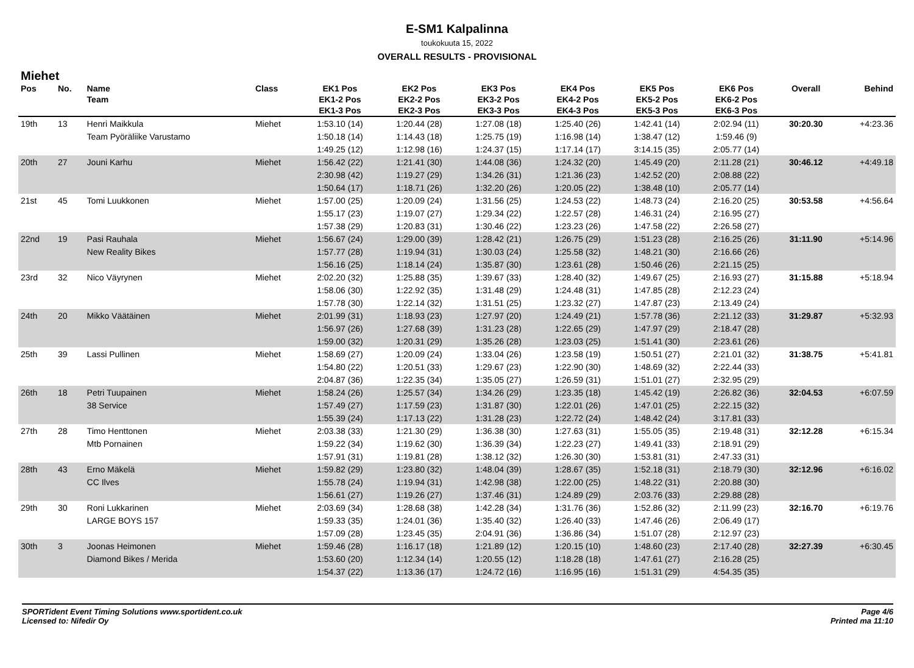E-SM1 Kalpalinna
toukokuuta 15, 2022
OVERALL RESULTS - PROVISIONAL
Miehet
| Pos | No. | Name | Class | EK1 Pos | EK2 Pos | EK3 Pos | EK4 Pos | EK5 Pos | EK6 Pos | Overall | Behind |
| --- | --- | --- | --- | --- | --- | --- | --- | --- | --- | --- | --- |
| | | Team | | EK1-2 Pos | EK2-2 Pos | EK3-2 Pos | EK4-2 Pos | EK5-2 Pos | EK6-2 Pos | | |
| | | | | EK1-3 Pos | EK2-3 Pos | EK3-3 Pos | EK4-3 Pos | EK5-3 Pos | EK6-3 Pos | | |
| 19th | 13 | Henri Maikkula | Miehet | 1:53.10 (14) | 1:20.44 (28) | 1:27.08 (18) | 1:25.40 (26) | 1:42.41 (14) | 2:02.94 (11) | 30:20.30 | +4:23.36 |
| | | Team Pyöräliike Varustamo | | 1:50.18 (14) | 1:14.43 (18) | 1:25.75 (19) | 1:16.98 (14) | 1:38.47 (12) | 1:59.46 (9) | | |
| | | | | 1:49.25 (12) | 1:12.98 (16) | 1:24.37 (15) | 1:17.14 (17) | 3:14.15 (35) | 2:05.77 (14) | | |
| 20th | 27 | Jouni Karhu | Miehet | 1:56.42 (22) | 1:21.41 (30) | 1:44.08 (36) | 1:24.32 (20) | 1:45.49 (20) | 2:11.28 (21) | 30:46.12 | +4:49.18 |
| | | | | 2:30.98 (42) | 1:19.27 (29) | 1:34.26 (31) | 1:21.36 (23) | 1:42.52 (20) | 2:08.88 (22) | | |
| | | | | 1:50.64 (17) | 1:18.71 (26) | 1:32.20 (26) | 1:20.05 (22) | 1:38.48 (10) | 2:05.77 (14) | | |
| 21st | 45 | Tomi Luukkonen | Miehet | 1:57.00 (25) | 1:20.09 (24) | 1:31.56 (25) | 1:24.53 (22) | 1:48.73 (24) | 2:16.20 (25) | 30:53.58 | +4:56.64 |
| | | | | 1:55.17 (23) | 1:19.07 (27) | 1:29.34 (22) | 1:22.57 (28) | 1:46.31 (24) | 2:16.95 (27) | | |
| | | | | 1:57.38 (29) | 1:20.83 (31) | 1:30.46 (22) | 1:23.23 (26) | 1:47.58 (22) | 2:26.58 (27) | | |
| 22nd | 19 | Pasi Rauhala | Miehet | 1:56.67 (24) | 1:29.00 (39) | 1:28.42 (21) | 1:26.75 (29) | 1:51.23 (28) | 2:16.25 (26) | 31:11.90 | +5:14.96 |
| | | New Reality Bikes | | 1:57.77 (28) | 1:19.94 (31) | 1:30.03 (24) | 1:25.58 (32) | 1:48.21 (30) | 2:16.66 (26) | | |
| | | | | 1:56.16 (25) | 1:18.14 (24) | 1:35.87 (30) | 1:23.61 (28) | 1:50.46 (26) | 2:21.15 (25) | | |
| 23rd | 32 | Nico Väyrynen | Miehet | 2:02.20 (32) | 1:25.88 (35) | 1:39.67 (33) | 1:28.40 (32) | 1:49.67 (25) | 2:16.93 (27) | 31:15.88 | +5:18.94 |
| | | | | 1:58.06 (30) | 1:22.92 (35) | 1:31.48 (29) | 1:24.48 (31) | 1:47.85 (28) | 2:12.23 (24) | | |
| | | | | 1:57.78 (30) | 1:22.14 (32) | 1:31.51 (25) | 1:23.32 (27) | 1:47.87 (23) | 2:13.49 (24) | | |
| 24th | 20 | Mikko Väätäinen | Miehet | 2:01.99 (31) | 1:18.93 (23) | 1:27.97 (20) | 1:24.49 (21) | 1:57.78 (36) | 2:21.12 (33) | 31:29.87 | +5:32.93 |
| | | | | 1:56.97 (26) | 1:27.68 (39) | 1:31.23 (28) | 1:22.65 (29) | 1:47.97 (29) | 2:18.47 (28) | | |
| | | | | 1:59.00 (32) | 1:20.31 (29) | 1:35.26 (28) | 1:23.03 (25) | 1:51.41 (30) | 2:23.61 (26) | | |
| 25th | 39 | Lassi Pullinen | Miehet | 1:58.69 (27) | 1:20.09 (24) | 1:33.04 (26) | 1:23.58 (19) | 1:50.51 (27) | 2:21.01 (32) | 31:38.75 | +5:41.81 |
| | | | | 1:54.80 (22) | 1:20.51 (33) | 1:29.67 (23) | 1:22.90 (30) | 1:48.69 (32) | 2:22.44 (33) | | |
| | | | | 2:04.87 (36) | 1:22.35 (34) | 1:35.05 (27) | 1:26.59 (31) | 1:51.01 (27) | 2:32.95 (29) | | |
| 26th | 18 | Petri Tuupainen | Miehet | 1:58.24 (26) | 1:25.57 (34) | 1:34.26 (29) | 1:23.35 (18) | 1:45.42 (19) | 2:26.82 (36) | 32:04.53 | +6:07.59 |
| | | 38 Service | | 1:57.49 (27) | 1:17.59 (23) | 1:31.87 (30) | 1:22.01 (26) | 1:47.01 (25) | 2:22.15 (32) | | |
| | | | | 1:55.39 (24) | 1:17.13 (22) | 1:31.28 (23) | 1:22.72 (24) | 1:48.42 (24) | 3:17.81 (33) | | |
| 27th | 28 | Timo Henttonen | Miehet | 2:03.38 (33) | 1:21.30 (29) | 1:36.38 (30) | 1:27.63 (31) | 1:55.05 (35) | 2:19.48 (31) | 32:12.28 | +6:15.34 |
| | | Mtb Pornainen | | 1:59.22 (34) | 1:19.62 (30) | 1:36.39 (34) | 1:22.23 (27) | 1:49.41 (33) | 2:18.91 (29) | | |
| | | | | 1:57.91 (31) | 1:19.81 (28) | 1:38.12 (32) | 1:26.30 (30) | 1:53.81 (31) | 2:47.33 (31) | | |
| 28th | 43 | Erno Mäkelä | Miehet | 1:59.82 (29) | 1:23.80 (32) | 1:48.04 (39) | 1:28.67 (35) | 1:52.18 (31) | 2:18.79 (30) | 32:12.96 | +6:16.02 |
| | | CC Ilves | | 1:55.78 (24) | 1:19.94 (31) | 1:42.98 (38) | 1:22.00 (25) | 1:48.22 (31) | 2:20.88 (30) | | |
| | | | | 1:56.61 (27) | 1:19.26 (27) | 1:37.46 (31) | 1:24.89 (29) | 2:03.76 (33) | 2:29.88 (28) | | |
| 29th | 30 | Roni Lukkarinen | Miehet | 2:03.69 (34) | 1:28.68 (38) | 1:42.28 (34) | 1:31.76 (36) | 1:52.86 (32) | 2:11.99 (23) | 32:16.70 | +6:19.76 |
| | | LARGE BOYS 157 | | 1:59.33 (35) | 1:24.01 (36) | 1:35.40 (32) | 1:26.40 (33) | 1:47.46 (26) | 2:06.49 (17) | | |
| | | | | 1:57.09 (28) | 1:23.45 (35) | 2:04.91 (36) | 1:36.86 (34) | 1:51.07 (28) | 2:12.97 (23) | | |
| 30th | 3 | Joonas Heimonen | Miehet | 1:59.46 (28) | 1:16.17 (18) | 1:21.89 (12) | 1:20.15 (10) | 1:48.60 (23) | 2:17.40 (28) | 32:27.39 | +6:30.45 |
| | | Diamond Bikes / Merida | | 1:53.60 (20) | 1:12.34 (14) | 1:20.55 (12) | 1:18.28 (18) | 1:47.61 (27) | 2:16.28 (25) | | |
| | | | | 1:54.37 (22) | 1:13.36 (17) | 1:24.72 (16) | 1:16.95 (16) | 1:51.31 (29) | 4:54.35 (35) | | |
SPORTident Event Timing Solutions www.sportident.co.uk
Licensed to: Nifedir Oy
Page 4/6
Printed ma 11:10